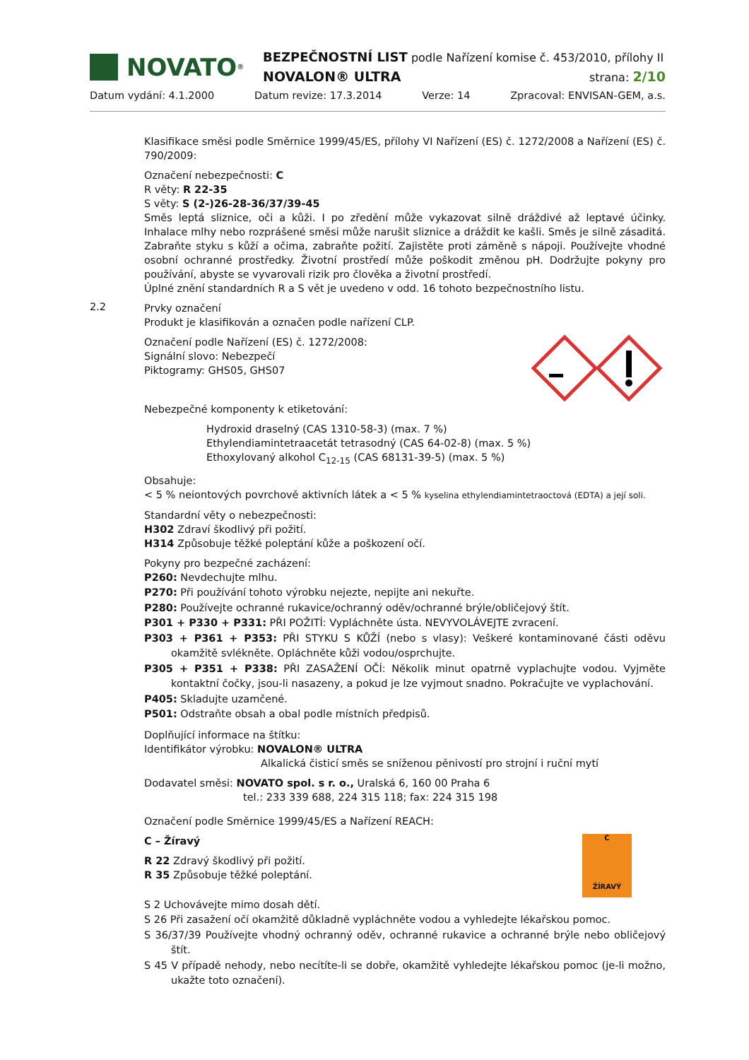NOVATO<sup>®</sup>
BEZPEČNOSTNÍ LIST podle Nařízení komise č. 453/2010, přílohy II
NOVALON® ULTRA strana: 2/10
Datum vydání: 4.1.2000 Datum revize: 17.3.2014 Verze: 14 Zpracoval: ENVISAN-GEM, a.s.
Klasifikace směsi podle Směrnice 1999/45/ES, přílohy VI Nařízení (ES) č. 1272/2008 a Nařízení (ES) č. 790/2009:
Označení nebezpečnosti: C
R věty: R 22-35
S věty: S (2-)26-28-36/37/39-45
Směs leptá sliznice, oči a kůži. I po zředění může vykazovat silně dráždivé až leptavé účinky. Inhalace mlhy nebo rozprášené směsi může narušit sliznice a dráždit ke kašli. Směs je silně zásaditá. Zabraňte styku s kůží a očima, zabraňte požití. Zajistěte proti záměně s nápoji. Používejte vhodné osobní ochranné prostředky. Životní prostředí může poškodit změnou pH. Dodržujte pokyny pro používání, abyste se vyvarovali rizik pro člověka a životní prostředí.
Úplné znění standardních R a S vět je uvedeno v odd. 16 tohoto bezpečnostního listu.
2.2
Prvky označení
Produkt je klasifikován a označen podle nařízení CLP.
Označení podle Nařízení (ES) č. 1272/2008:
Signální slovo: Nebezpečí
Piktogramy: GHS05, GHS07
Nebezpečné komponenty k etiketování:
Hydroxid draselný (CAS 1310-58-3) (max. 7 %)
Ethylendiamintetraacetát tetrasodný (CAS 64-02-8) (max. 5 %)
Ethoxylovaný alkohol C<sub>12-15</sub> (CAS 68131-39-5) (max. 5 %)
Obsahuje:
< 5 % neiontových povrchově aktivních látek a < 5 % kyselina ethylendiamintetraoctová (EDTA) a její soli.
Standardní věty o nebezpečnosti:
H302 Zdraví škodlivý při požití.
H314 Způsobuje těžké poleptání kůže a poškození očí.
Pokyny pro bezpečné zacházení:
P260: Nevdechujte mlhu.
P270: Při používání tohoto výrobku nejezte, nepijte ani nekuřte.
P280: Používejte ochranné rukavice/ochranný oděv/ochranné brýle/obličejový štít.
P301 + P330 + P331: PŘI POŽITÍ: Vypláchněte ústa. NEVYVOLÁVEJTE zvracení.
P303 + P361 + P353: PŘI STYKU S KŮŽÍ (nebo s vlasy): Veškeré kontaminované části oděvu okamžitě svlékněte. Opláchněte kůži vodou/osprchujte.
P305 + P351 + P338: PŘI ZASAŽENÍ OČÍ: Několik minut opatrně vyplachujte vodou. Vyjměte kontaktní čočky, jsou-li nasazeny, a pokud je lze vyjmout snadno. Pokračujte ve vyplachování.
P405: Skladujte uzamčené.
P501: Odstraňte obsah a obal podle místních předpisů.
Doplňující informace na štítku:
Identifikátor výrobku: NOVALON® ULTRA
Alkalická čisticí směs se sníženou pěnivostí pro strojní i ruční mytí
Dodavatel směsi: NOVATO spol. s r. o., Uralská 6, 160 00 Praha 6
tel.: 233 339 688, 224 315 118; fax: 224 315 198
Označení podle Směrnice 1999/45/ES a Nařízení REACH:
C – Žíravý
R 22 Zdravý škodlivý při požití.
R 35 Způsobuje těžké poleptání.
C
ŽÍRAVÝ
S 2 Uchovávejte mimo dosah dětí.
S 26 Při zasažení očí okamžitě důkladně vypláchněte vodou a vyhledejte lékařskou pomoc.
S 36/37/39 Používejte vhodný ochranný oděv, ochranné rukavice a ochranné brýle nebo obličejový štít.
S 45 V případě nehody, nebo necítíte-li se dobře, okamžitě vyhledejte lékařskou pomoc (je-li možno, ukažte toto označení).